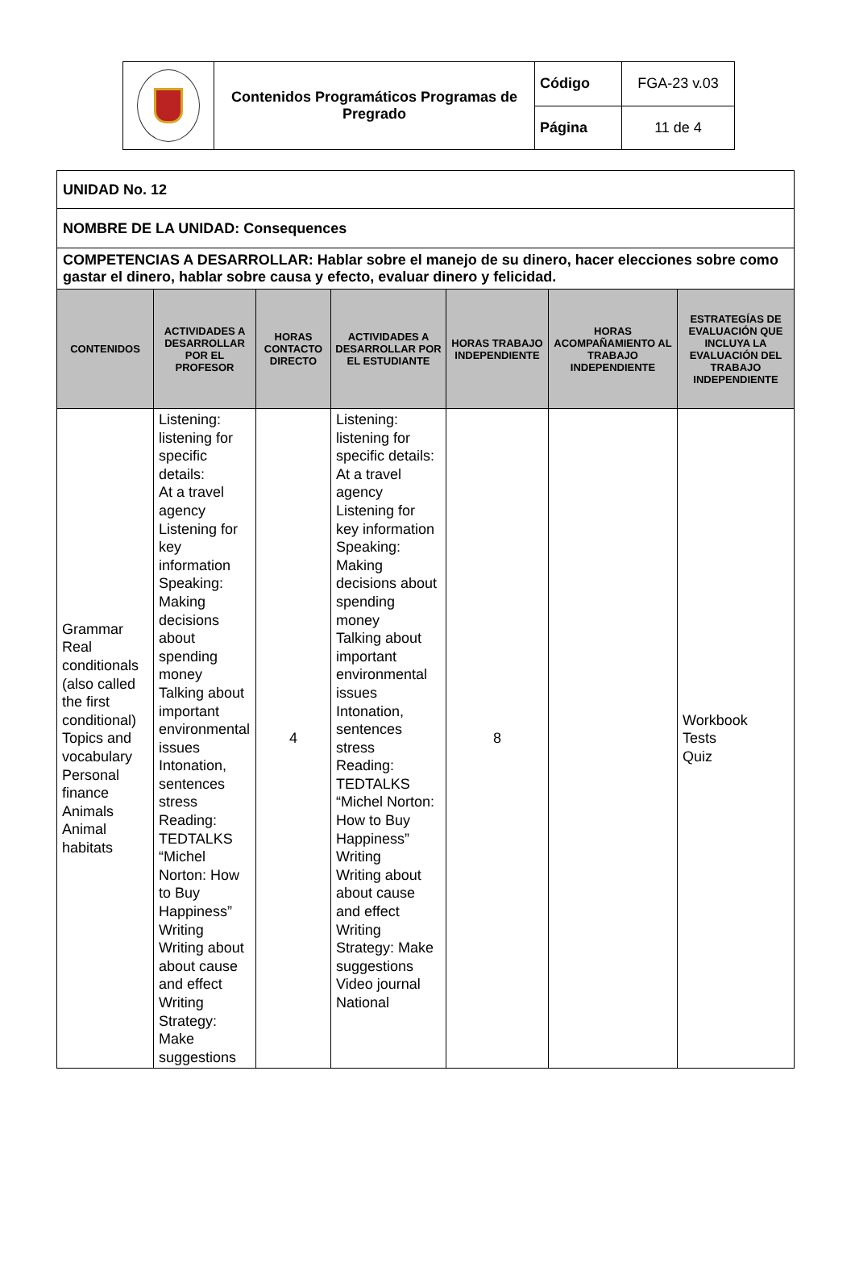| | Contenidos Programáticos Programas de Pregrado | Código | FGA-23 v.03 |
| | | Página | 11 de 4 |
| UNIDAD No. 12 | | | | | | |
| NOMBRE DE LA UNIDAD: Consequences | | | | | | |
| COMPETENCIAS A DESARROLLAR: Hablar sobre el manejo de su dinero, hacer elecciones sobre como gastar el dinero, hablar sobre causa y efecto, evaluar dinero y felicidad. | | | | | | |
| CONTENIDOS | ACTIVIDADES A DESARROLLAR POR EL PROFESOR | HORAS CONTACTO DIRECTO | ACTIVIDADES A DESARROLLAR POR EL ESTUDIANTE | HORAS TRABAJO INDEPENDIENTE | HORAS ACOMPAÑAMIENTO AL TRABAJO INDEPENDIENTE | ESTRATEGÍAS DE EVALUACIÓN QUE INCLUYA LA EVALUACIÓN DEL TRABAJO INDEPENDIENTE |
| Grammar Real conditionals (also called the first conditional) Topics and vocabulary Personal finance Animals Animal habitats | Listening: listening for specific details: At a travel agency Listening for key information Speaking: Making decisions about spending money Talking about important environmental issues Intonation, sentences stress Reading: TEDTALKS “Michel Norton: How to Buy Happiness” Writing Writing about about cause and effect Writing Strategy: Make suggestions | 4 | Listening: listening for specific details: At a travel agency Listening for key information Speaking: Making decisions about spending money Talking about important environmental issues Intonation, sentences stress Reading: TEDTALKS “Michel Norton: How to Buy Happiness” Writing Writing about about cause and effect Writing Strategy: Make suggestions Video journal National | 8 | | Workbook Tests Quiz |